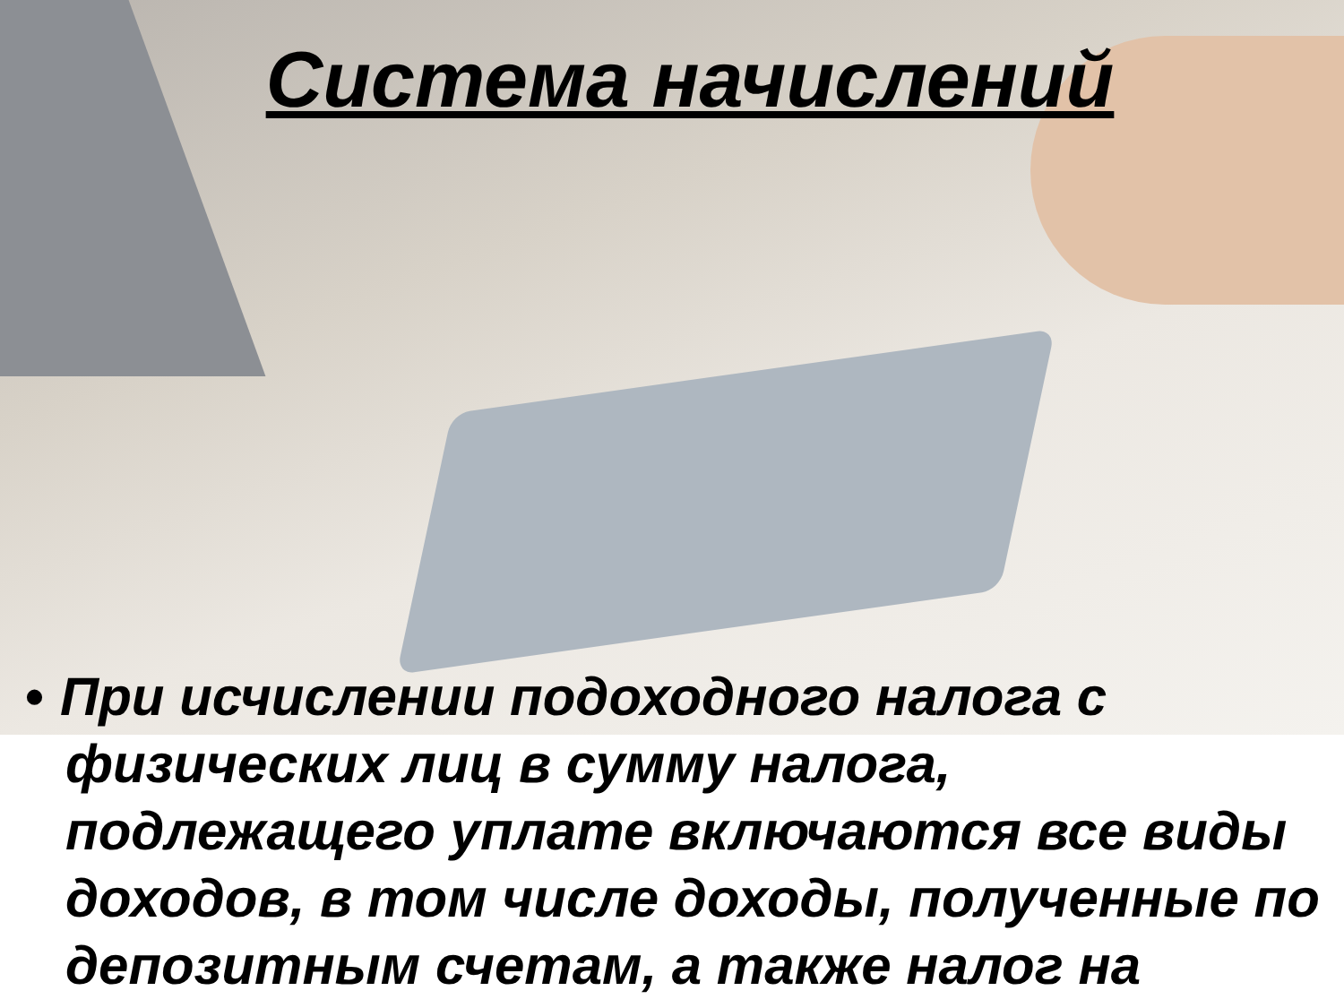Система начислений
• При исчислении подоходного налога с физических лиц в сумму налога, подлежащего уплате включаются все виды доходов, в том числе доходы, полученные по депозитным счетам, а также налог на